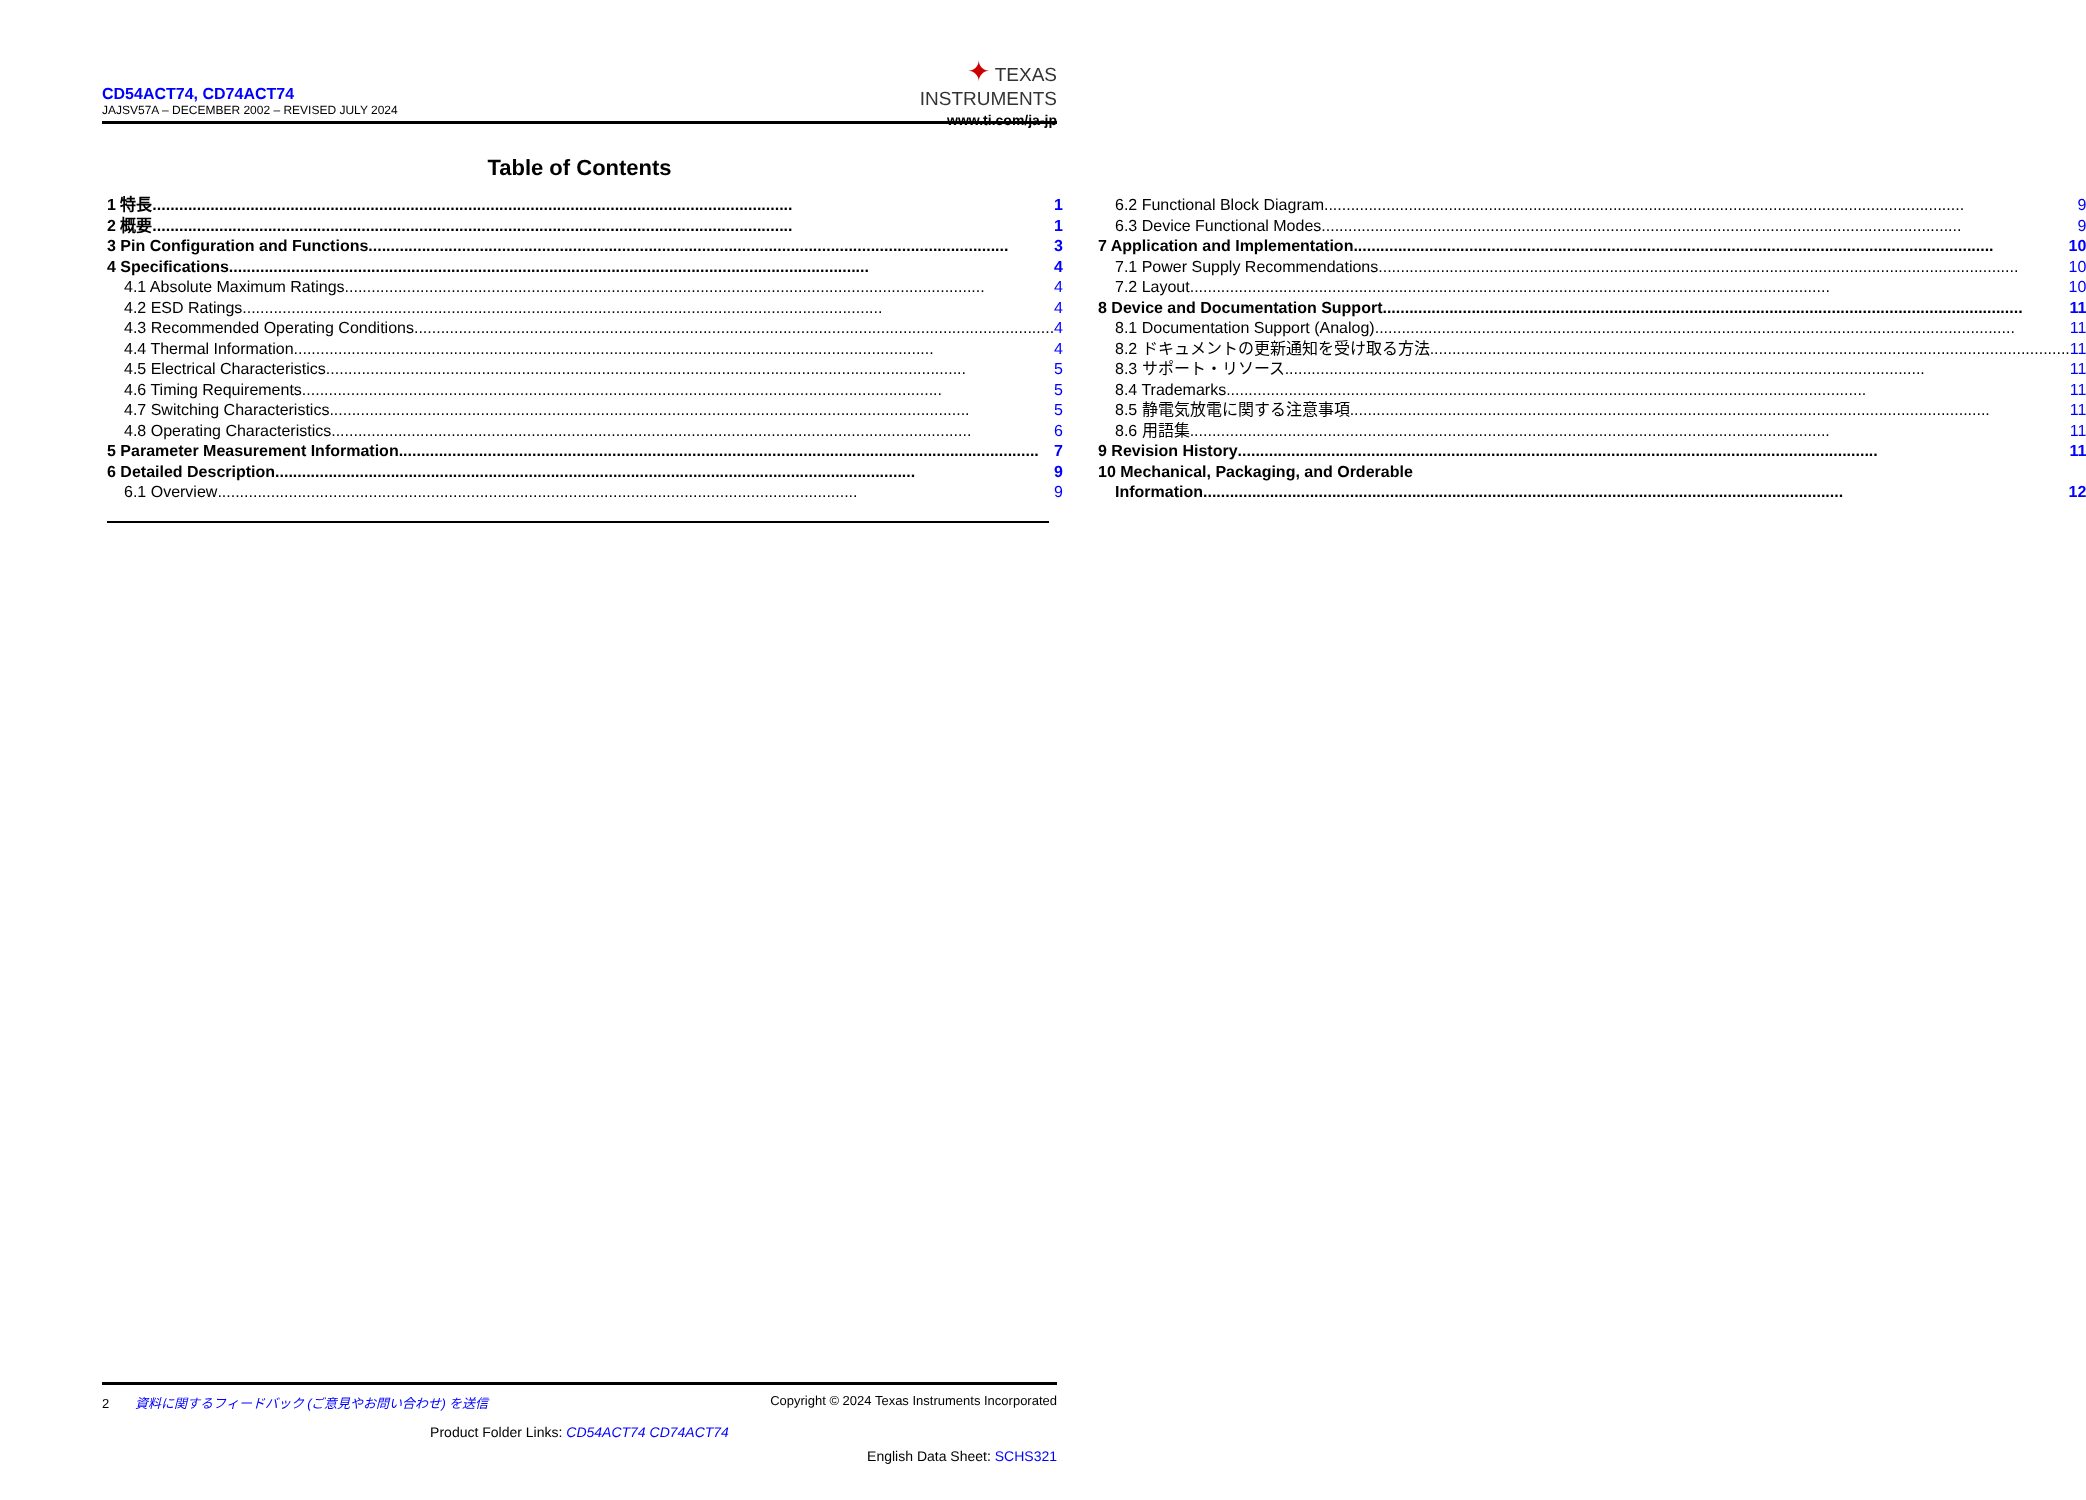CD54ACT74, CD74ACT74
JAJSV57A – DECEMBER 2002 – REVISED JULY 2024
✦ TEXAS
INSTRUMENTS
www.ti.com/ja-jp
Table of Contents
1 特長 1
2 概要 1
3 Pin Configuration and Functions 3
4 Specifications 4
4.1 Absolute Maximum Ratings 4
4.2 ESD Ratings 4
4.3 Recommended Operating Conditions 4
4.4 Thermal Information 4
4.5 Electrical Characteristics 5
4.6 Timing Requirements 5
4.7 Switching Characteristics 5
4.8 Operating Characteristics 6
5 Parameter Measurement Information 7
6 Detailed Description 9
6.1 Overview 9
6.2 Functional Block Diagram 9
6.3 Device Functional Modes 9
7 Application and Implementation 10
7.1 Power Supply Recommendations 10
7.2 Layout 10
8 Device and Documentation Support 11
8.1 Documentation Support (Analog) 11
8.2 ドキュメントの更新通知を受け取る方法 11
8.3 サポート・リソース 11
8.4 Trademarks 11
8.5 静電気放電に関する注意事項 11
8.6 用語集 11
9 Revision History 11
10 Mechanical, Packaging, and Orderable
Information 12
2 資料に関するフィードバック (ご意見やお問い合わせ) を送信 Copyright © 2024 Texas Instruments Incorporated
Product Folder Links: CD54ACT74 CD74ACT74
English Data Sheet: SCHS321